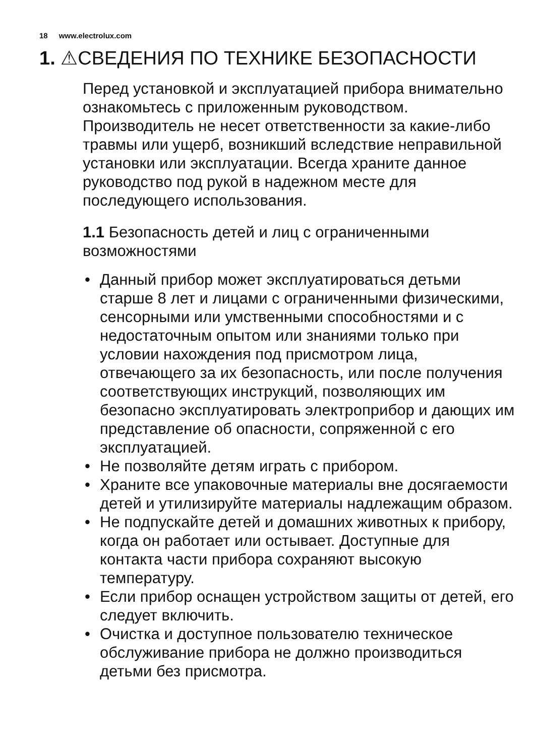18 www.electrolux.com
1. ⚠СВЕДЕНИЯ ПО ТЕХНИКЕ БЕЗОПАСНОСТИ
Перед установкой и эксплуатацией прибора внимательно ознакомьтесь с приложенным руководством. Производитель не несет ответственности за какие-либо травмы или ущерб, возникший вследствие неправильной установки или эксплуатации. Всегда храните данное руководство под рукой в надежном месте для последующего использования.
1.1 Безопасность детей и лиц с ограниченными возможностями
• Данный прибор может эксплуатироваться детьми старше 8 лет и лицами с ограниченными физическими, сенсорными или умственными способностями и с недостаточным опытом или знаниями только при условии нахождения под присмотром лица, отвечающего за их безопасность, или после получения соответствующих инструкций, позволяющих им безопасно эксплуатировать электроприбор и дающих им представление об опасности, сопряженной с его эксплуатацией.
• Не позволяйте детям играть с прибором.
• Храните все упаковочные материалы вне досягаемости детей и утилизируйте материалы надлежащим образом.
• Не подпускайте детей и домашних животных к прибору, когда он работает или остывает. Доступные для контакта части прибора сохраняют высокую температуру.
• Если прибор оснащен устройством защиты от детей, его следует включить.
• Очистка и доступное пользователю техническое обслуживание прибора не должно производиться детьми без присмотра.